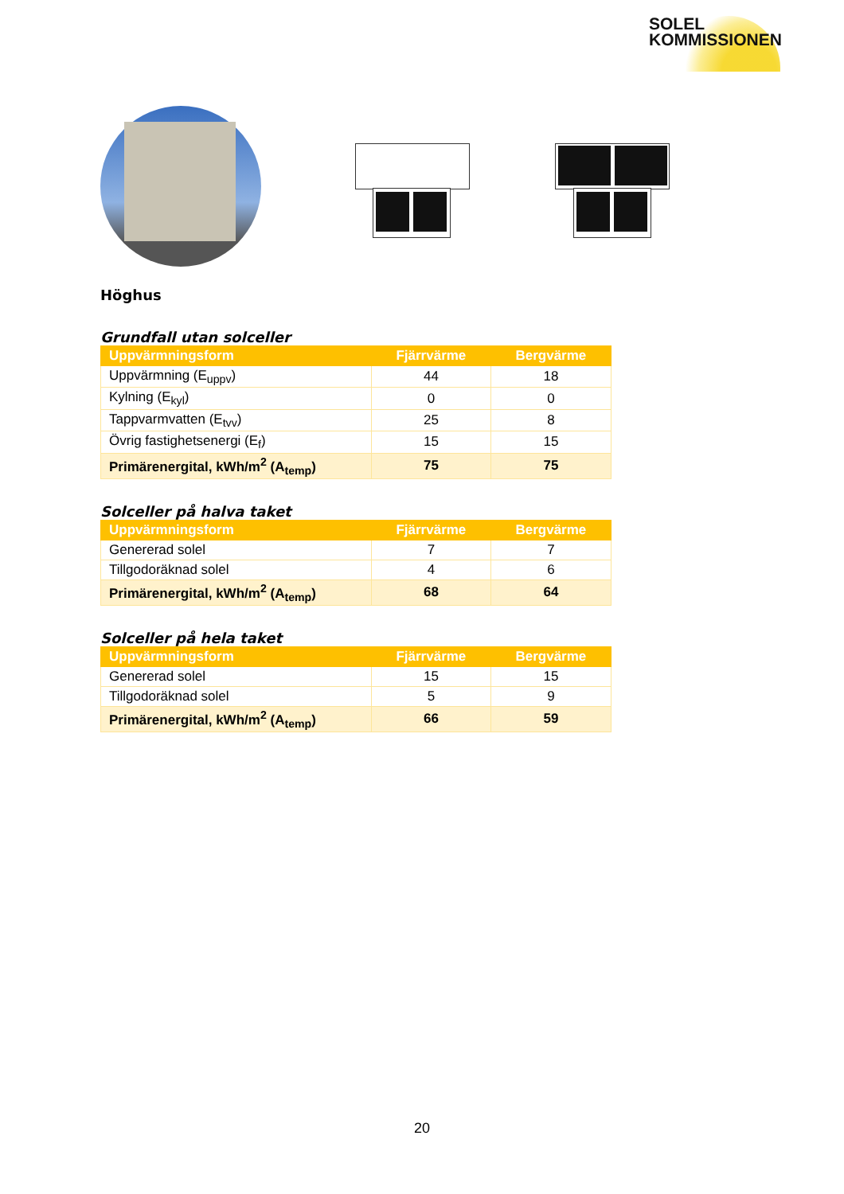SOLEL
KOMMISSIONEN
Höghus
Grundfall utan solceller
| Uppvärmningsform | Fjärrvärme | Bergvärme |
| --- | --- | --- |
| Uppvärmning (E<sub>uppv</sub>) | 44 | 18 |
| Kylning (E<sub>kyl</sub>) | 0 | 0 |
| Tappvarmvatten (E<sub>tvv</sub>) | 25 | 8 |
| Övrig fastighetsenergi (E<sub>f</sub>) | 15 | 15 |
| Primärenergital, kWh/m<sup>2</sup> (A<sub>temp</sub>) | 75 | 75 |
Solceller på halva taket
| Uppvärmningsform | Fjärrvärme | Bergvärme |
| --- | --- | --- |
| Genererad solel | 7 | 7 |
| Tillgodoräknad solel | 4 | 6 |
| Primärenergital, kWh/m<sup>2</sup> (A<sub>temp</sub>) | 68 | 64 |
Solceller på hela taket
| Uppvärmningsform | Fjärrvärme | Bergvärme |
| --- | --- | --- |
| Genererad solel | 15 | 15 |
| Tillgodoräknad solel | 5 | 9 |
| Primärenergital, kWh/m<sup>2</sup> (A<sub>temp</sub>) | 66 | 59 |
20